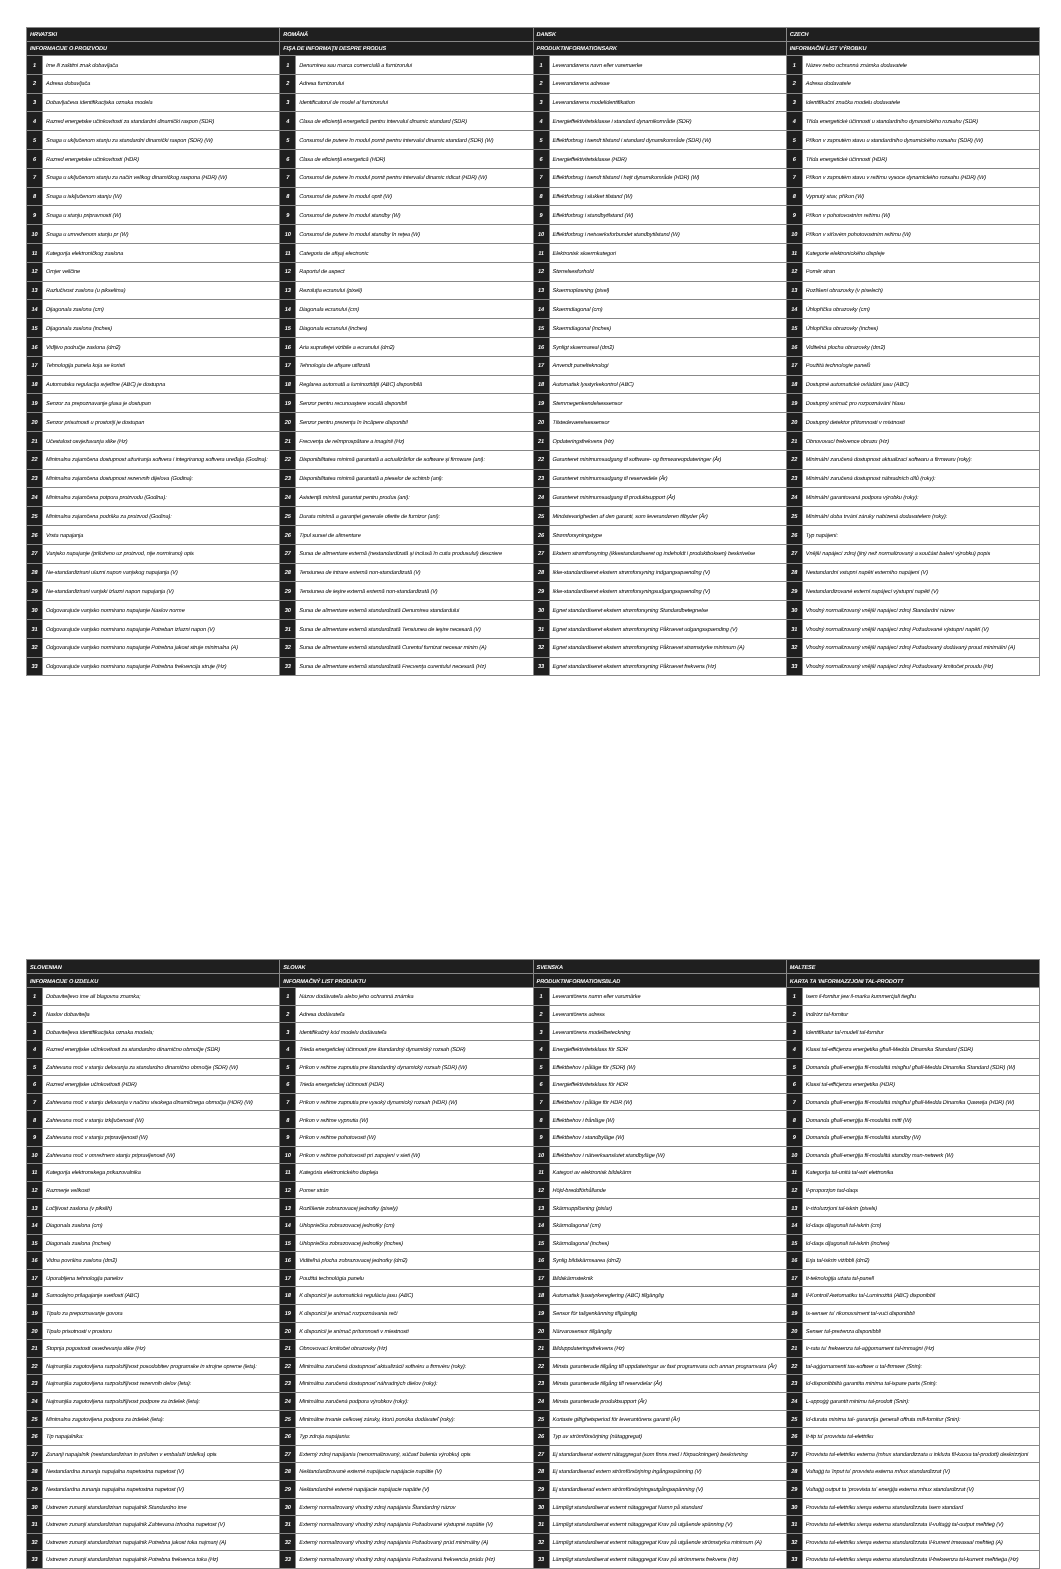| HRVATSKI | | ROMÂNĂ | | DANSK | | CZECH | |
| --- | --- | --- | --- | --- | --- | --- | --- |
| INFORMACIJE O PROIZVODU | | FIŞA DE INFORMAŢII DESPRE PRODUS | | PRODUKTINFORMATIONSARK | | INFORMAČNÍ LIST VÝROBKU | |
| 1 | Ime ili zaštitni znak dobavljača | 1 | Denumirea sau marca comercială a furnizorului | 1 | Leverandørens navn eller varemærke | 1 | Název nebo ochranná známka dodavatele |
| 2 | Adresa dobavljača | 2 | Adresa furnizorului | 2 | Leverandørens adresse | 2 | Adresa dodavatele |
| 3 | Dobavljačeva identifikacijska oznaka modela | 3 | Identificatorul de model al furnizorului | 3 | Leverandørens modelidentifikation | 3 | Identifikační značka modelu dodavatele |
| 4 | Razred energetske učinkovitosti za standardni dinamički raspon (SDR) | 4 | Clasa de eficienţă energetică pentru intervalul dinamic standard (SDR) | 4 | Energieffektivitetsklasse i standard dynamikområde (SDR) | 4 | Třída energetické účinnosti u standardního dynamického rozsahu (SDR) |
| 5 | Snaga u uključenom stanju za standardni dinamički raspon (SDR) (W) | 5 | Consumul de putere în modul pornit pentru intervalul dinamic standard (SDR) (W) | 5 | Effektforbrug i tændt tilstand i standard dynamikområde (SDR) (W) | 5 | Příkon v zapnutém stavu u standardního dynamického rozsahu (SDR) (W) |
| 6 | Razred energetske učinkovitosti (HDR) | 6 | Clasa de eficienţă energetică (HDR) | 6 | Energieffektivitetsklasse (HDR) | 6 | Třída energetické účinnosti (HDR) |
| 7 | Snaga u uključenom stanju za način velikog dinamičkog raspona (HDR) (W) | 7 | Consumul de putere în modul pornit pentru intervalul dinamic ridicat (HDR) (W) | 7 | Effektforbrug i tændt tilstand i højt dynamikområde (HDR) (W) | 7 | Příkon v zapnutém stavu v režimu vysoce dynamického rozsahu (HDR) (W) |
| 8 | Snaga u isključenom stanju (W) | 8 | Consumul de putere în modul oprit (W) | 8 | Effektforbrug i slukket tilstand (W) | 8 | Vypnutý stav, příkon (W) |
| 9 | Snaga u stanju pripravnosti (W) | 9 | Consumul de putere în modul standby (W) | 9 | Effektforbrug i standbytilstand (W) | 9 | Příkon v pohotovostním režimu (W) |
| 10 | Snaga u umreženom stanju pr (W) | 10 | Consumul de putere în modul standby în reţea (W) | 10 | Effektforbrug i netværksforbundet standbytilstand (W) | 10 | Příkon v síťovém pohotovostním režimu (W) |
| 11 | Kategorija elektroničkog zaslona | 11 | Categoria de afişaj electronic | 11 | Elektronisk skærmkategori | 11 | Kategorie elektronického displeje |
| 12 | Omjer veličine | 12 | Raportul de aspect | 12 | Størrelsesforhold | 12 | Poměr stran |
| 13 | Razlučivost zaslona (u pikselima) | 13 | Rezoluţia ecranului (pixeli) | 13 | Skærmopløsning (pixel) | 13 | Rozlišení obrazovky (v pixelech) |
| 14 | Dijagonala zaslona (cm) | 14 | Diagonala ecranului (cm) | 14 | Skærmdiagonal (cm) | 14 | Úhlopříčka obrazovky (cm) |
| 15 | Dijagonala zaslona (inches) | 15 | Diagonala ecranului (inches) | 15 | Skærmdiagonal (inches) | 15 | Úhlopříčka obrazovky (inches) |
| 16 | Vidljivo područje zaslona (dm2) | 16 | Aria suprafeţei vizibile a ecranului (dm2) | 16 | Synligt skærmareal (dm2) | 16 | Viditelná plocha obrazovky (dm2) |
| 17 | Tehnologija panela koja se koristi | 17 | Tehnologia de afişare utilizată | 17 | Anvendt panelteknologi | 17 | Použitá technologie panelů |
| 18 | Automatska regulacija svjetline (ABC) je dostupna | 18 | Reglarea automată a luminozităţii (ABC) disponibilă | 18 | Automatisk lysstyrkekontrol (ABC) | 18 | Dostupné automatické ovládání jasu (ABC) |
| 19 | Senzor za prepoznavanje glasa je dostupan | 19 | Senzor pentru recunoaştere vocală disponibil | 19 | Stemmegenkendelsessensor | 19 | Dostupný snímač pro rozpoznávání hlasu |
| 20 | Senzor prisutnosti u prostoriji je dostupan | 20 | Senzor pentru prezenţa în încăpere disponibil | 20 | Tilstedeværelsessensor | 20 | Dostupný detektor přítomnosti v místnosti |
| 21 | Učestalost osvježavanja slike (Hz) | 21 | Frecvenţa de reîmprospătare a imaginii (Hz) | 21 | Opdateringsfrekvens (Hz) | 21 | Obnovovací frekvence obrazu (Hz) |
| 22 | Minimalna zajamčena dostupnost ažuriranja softvera i integriranog softvera uređaja (Godina): | 22 | Disponibilitatea minimă garantată a actualizărilor de software şi firmware (ani): | 22 | Garanteret minimumsadgang til software- og firmwareopdateringer (År) | 22 | Minimální zaručená dostupnost aktualizací softwaru a firmwaru (roky): |
| 23 | Minimalna zajamčena dostupnost rezervnih dijelova (Godina): | 23 | Disponibilitatea minimă garantată a pieselor de schimb (ani): | 23 | Garanteret minimumsadgang til reservedele (År) | 23 | Minimální zaručená dostupnost náhradních dílů (roky): |
| 24 | Minimalna zajamčena potpora proizvodu (Godina): | 24 | Asistenţă minimă garantat pentru produs (ani): | 24 | Garanteret minimumsadgang til produktsupport (År) | 24 | Minimální garantovaná podpora výrobku (roky): |
| 25 | Minimalna zajamčena podrška za proizvod (Godina): | 25 | Durata minimă a garanţiei generale oferite de furnizor (ani): | 25 | Mindstevarigheden af den garanti, som leverandøren tilbyder (År) | 25 | Minimální doba trvání záruky nabízená dodavatelem (roky): |
| 26 | Vrsta napajanja | 26 | Tipul sursei de alimentare | 26 | Strømforsyningstype | 26 | Typ napájení: |
| 27 | Vanjsko napajanje (priloženo uz proizvod, nije normirano) opis | 27 | Sursa de alimentare externă (nestandardizată şi inclusă în cutia produsului) descriere | 27 | Ekstern strømforsyning (ikkestandardiseret og indeholdt i produktboksen) beskrivelse | 27 | Vnější napájecí zdroj (jiný než normalizovaný a součást balení výrobku) popis |
| 28 | Ne-standardizirani ulazni napon vanjskog napajanja (V) | 28 | Tensiunea de intrare externă non-standardizată (V) | 28 | Ikke-standardiseret ekstern strømforsyning indgangsspænding (V) | 28 | Nestandardní vstupní napětí externího napájení (V) |
| 29 | Ne-standardizirani vanjski izlazni napon napajanja (V) | 29 | Tensiunea de ieşire externă externă non-standardizată (V) | 29 | Ikke-standardiseret ekstern strømforsyningsudgangsspænding (V) | 29 | Nestandardizované externí napájecí výstupní napětí (V) |
| 30 | Odgovarajuće vanjsko normirano napajanje Naslov norme | 30 | Sursa de alimentare externă standardizată Denumirea standardului | 30 | Egnet standardiseret ekstern strømforsyning Standardbetegnelse | 30 | Vhodný normalizovaný vnější napájecí zdroj Standardní název |
| 31 | Odgovarajuće vanjsko normirano napajanje Potreban izlazni napon (V) | 31 | Sursa de alimentare externă standardizată Tensiunea de ieşire necesară (V) | 31 | Egnet standardiseret ekstern strømforsyning Påkrævet udgangsspænding (V) | 31 | Vhodný normalizovaný vnější napájecí zdroj Požadované výstupní napětí (V) |
| 32 | Odgovarajuće vanjsko normirano napajanje Potrebna jakost struje minimalna (A) | 32 | Sursa de alimentare externă standardizată Curentul furnizat necesar minim (A) | 32 | Egnet standardiseret ekstern strømforsyning Påkrævet strømstyrke minimum (A) | 32 | Vhodný normalizovaný vnější napájecí zdroj Požadovaný dodávaný proud minimální (A) |
| 33 | Odgovarajuće vanjsko normirano napajanje Potrebna frekvencija struje (Hz) | 33 | Sursa de alimentare externă standardizată Frecvenţa curentului necesară (Hz) | 33 | Egnet standardiseret ekstern strømforsyning Påkrævet frekvens (Hz) | 33 | Vhodný normalizovaný vnější napájecí zdroj Požadovaný kmitočet proudu (Hz) |
| SLOVENIAN | | SLOVAK | | SVENSKA | | MALTESE | |
| --- | --- | --- | --- | --- | --- | --- | --- |
| INFORMACIJE O IZDELKU | | INFORMAČNÝ LIST PRODUKTU | | PRODUKTINFORMATIONSBLAD | | KARTA TA 'INFORMAZZJONI TAL-PRODOTT | |
| 1 | Dobaviteljevo ime ali blagovna znamka; | 1 | Názov dodávateľa alebo jeho ochranná známka | 1 | Leverantörens namn eller varumärke | 1 | Isem il-fornitur jew il-marka kummerċjali tiegħu |
| 2 | Naslov dobavitelja | 2 | Adresa dodávateľa | 2 | Leverantörens adress | 2 | Indirizz tal-fornitur |
| 3 | Dobaviteljeva identifikacijska oznaka modela; | 3 | Identifikačný kód modelu dodávateľa | 3 | Leverantörens modellbeteckning | 3 | Identifikatur tal-mudell tal-fornitur |
| 4 | Razred energijske učinkovitosti za standardno dinamično območje (SDR) | 4 | Trieda energetickej účinnosti pre štandardný dynamický rozsah (SDR) | 4 | Energieffektivitetsklass för SDR | 4 | Klassi tal-effiċjenza enerġetika għall-Medda Dinamika Standard (SDR) |
| 5 | Zahtevana moč v stanju delovanja za standardno dinamično območje (SDR) (W) | 5 | Príkon v režime zapnutia pre štandardný dynamický rozsah (SDR) (W) | 5 | Effektbehov i påläge för (SDR) (W) | 5 | Domanda għall-enerġija fil-modalità mixgħul għall-Medda Dinamika Standard (SDR) (W) |
| 6 | Razred energijske učinkovitosti (HDR) | 6 | Trieda energetickej účinnosti (HDR) | 6 | Energieffektivitetsklass för HDR | 6 | Klassi tal-effiċjenza enerġetika (HDR) |
| 7 | Zahtevana moč v stanju delovanja v načinu visokega dinamičnega območja (HDR) (W) | 7 | Príkon v režime zapnutia pre vysoký dynamický rozsah (HDR) (W) | 7 | Effektbehov i påläge för HDR (W) | 7 | Domanda għall-enerġija fil-modalità mixgħul għall-Medda Dinamika Qawwija (HDR) (W) |
| 8 | Zahtevana moč v stanju izključenosti (W) | 8 | Príkon v režime vypnutia (W) | 8 | Effektbehov i frånläge (W) | 8 | Domanda għall-enerġija fil-modalità mitfi (W) |
| 9 | Zahtevana moč v stanju pripravljenosti (W) | 9 | Príkon v režime pohotovosti (W) | 9 | Effektbehov i standbyläge (W) | 9 | Domanda għall-enerġija fil-modalità standby (W) |
| 10 | Zahtevana moč v omrežnem stanju pripravljenosti (W) | 10 | Príkon v režime pohotovosti pri zapojení v sieti (W) | 10 | Effektbehov i nätverksanslutet standbyläge (W) | 10 | Domanda għall-enerġija fil-modalità standby man-netwerk (W) |
| 11 | Kategorija elektronskega prikazovalnika | 11 | Kategória elektronického displeja | 11 | Kategori av elektronisk bildskärm | 11 | Kategorija tal-unità tal-wiri elettronika |
| 12 | Razmerje velikosti | 12 | Pomer strán | 12 | Höjd-breddförhållande | 12 | Il-proporzjon tad-daqs |
| 13 | Ločljivost zaslona (v pikslih) | 13 | Rozlíšenie zobrazovacej jednotky (pixely) | 13 | Skärmupplösning (pixlar) | 13 | Ir-riżoluzzjoni tal-iskrin (pixels) |
| 14 | Diagonala zaslona (cm) | 14 | Uhlopriečka zobrazovacej jednotky (cm) | 14 | Skärmdiagonal (cm) | 14 | Id-daqs dijagonali tal-iskrin (cm) |
| 15 | Diagonala zaslona (inches) | 15 | Uhlopriečka zobrazovacej jednotky (inches) | 15 | Skärmdiagonal (inches) | 15 | Id-daqs dijagonali tal-iskrin (inches) |
| 16 | Vidna površina zaslona (dm2) | 16 | Viditeľná plocha zobrazovacej jednotky (dm2) | 16 | Synlig bildskärmsarea (dm2) | 16 | Erja tal-iskrin viżibbli (dm2) |
| 17 | Uporabljena tehnologija panelov | 17 | Použitá technológia panelu | 17 | Bildskärmsteknik | 17 | It-teknoloġija użata tal-panell |
| 18 | Samodejno prilagajanje svetlosti (ABC) | 18 | K dispozícii je automatická regulácia jasu (ABC) | 18 | Automatisk ljusstyrkereglering (ABC) tillgänglig | 18 | Il-Kontroll Awtomatiku tal-Luminożità (ABC) disponibbli |
| 19 | Tipalo za prepoznavanje govora | 19 | K dispozícii je snímač rozpoznávania reči | 19 | Sensor för taligenkänning tillgänglig | 19 | Is-senser ta' rikonoxximent tal-vuċi disponibbli |
| 20 | Tipalo prisotnosti v prostoru | 20 | K dispozícii je snímač prítomnosti v miestnosti | 20 | Närvarosensor tillgänglig | 20 | Senser tal-preżenza disponibbli |
| 21 | Stopnja pogostosti osveževanja slike (Hz) | 21 | Obnovovací kmitočet obrazovky (Hz) | 21 | Bilduppdateringsfrekvens (Hz) | 21 | Ir-rata ta' frekwenza tal-aġġornament tal-immaġni (Hz) |
| 22 | Najmanjša zagotovljena razpoložljivost posodobitev programske in strojne opreme (leta): | 22 | Minimálna zaručená dostupnosť aktualizácií softvéru a firmvéru (roky): | 22 | Minsta garanterade tillgång till uppdateringar av fast programvara och annan programvara (År) | 22 | tal-aġġornamenti tas-softwer u tal-firmwer (Snin): |
| 23 | Najmanjša zagotovljena razpoložljivost rezervnih delov (leta): | 23 | Minimálna zaručená dostupnosť náhradných dielov (roky): | 23 | Minsta garanterade tillgång till reservdelar (År) | 23 | Id-disponibbiltà garantita minima tal-ispare parts (Snin): |
| 24 | Najmanjša zagotovljena razpoložljivost podpore za izdelek (leta): | 24 | Minimálna zaručená podpora výrobkov (roky): | 24 | Minsta garanterade produktsupport (År) | 24 | L-appoġġ garantit minimu tal-prodott (Snin): |
| 25 | Minimalna zagotovljena podpora za izdelek (leta): | 25 | Minimálne trvanie celkovej záruky, ktorú ponúka dodávateľ (roky): | 25 | Kortaste giltighetsperiod för leverantörens garanti (År) | 25 | Id-durata minima tal- garanzija ġenerali offruta mill-fornitur (Snin): |
| 26 | Tip napajalnika: | 26 | Typ zdroja napájania: | 26 | Typ av strömförsörjning (nätaggregat) | 26 | It-tip ta' provvista tal-elettriku |
| 27 | Zunanji napajalnik (nestandardiziran in priložen v embalaži izdelka) opis | 27 | Externý zdroj napájania (nenormalizovaný, súčasť balenia výrobku) opis | 27 | Ej standardiserat externt nätaggregat (som finns med i förpackningen) beskrivning | 27 | Provvista tal-elettriku esterna (mhux standardizzata u inkluża fil-kaxxa tal-prodott) deskrizzjoni |
| 28 | Nestandardna zunanja napajalna napetostna napetost (V) | 28 | Neštandardizované externé napájacie napájacie napätie (V) | 28 | Ej standardiserad extern strömförsörjning ingångsspänning (V) | 28 | Vultaġġ ta 'input ta' provvista esterna mhux standardizzat (V) |
| 29 | Nestandardna zunanja napajalna napetostna napetost (V) | 29 | Neštandardné externé napájacie napájacie napätie (V) | 29 | Ej standardiserad extern strömförsörjningsutgångsspänning (V) | 29 | Vultaġġ output ta 'provvista ta' enerġija esterna mhux standardizzat (V) |
| 30 | Ustrezen zunanji standardiziran napajalnik Standardno ime | 30 | Externý normalizovaný vhodný zdroj napájania Štandardný názov | 30 | Lämpligt standardiserat externt nätaggregat Namn på standard | 30 | Provvista tal-elettriku xierqa esterna standardizzata Isem standard |
| 31 | Ustrezen zunanji standardiziran napajalnik Zahtevana izhodna napetost (V) | 31 | Externý normalizovaný vhodný zdroj napájania Požadované výstupné napätie (V) | 31 | Lämpligt standardiserat externt nätaggregat Krav på utgående spänning (V) | 31 | Provvista tal-elettriku xierqa esterna standardizzata Il-vultaġġ tal-output meħtieġ (V) |
| 32 | Ustrezen zunanji standardiziran napajalnik Potrebna jakost toka najmanj (A) | 32 | Externý normalizovaný vhodný zdroj napájania Požadovaný prúd minimálny (A) | 32 | Lämpligt standardiserat externt nätaggregat Krav på utgående strömstyrka minimum (A) | 32 | Provvista tal-elettriku xierqa esterna standardizzata Il-kurrent imwassal meħtieġ (A) |
| 33 | Ustrezen zunanji standardiziran napajalnik Potrebna frekvenca toka (Hz) | 33 | Externý normalizovaný vhodný zdroj napájania Požadovaná frekvencia prúdu (Hz) | 33 | Lämpligt standardiserat externt nätaggregat Krav på strömmens frekvens (Hz) | 33 | Provvista tal-elettriku xierqa esterna standardizzata Il-frekwenza tal-kurrent meħtieġa (Hz) |